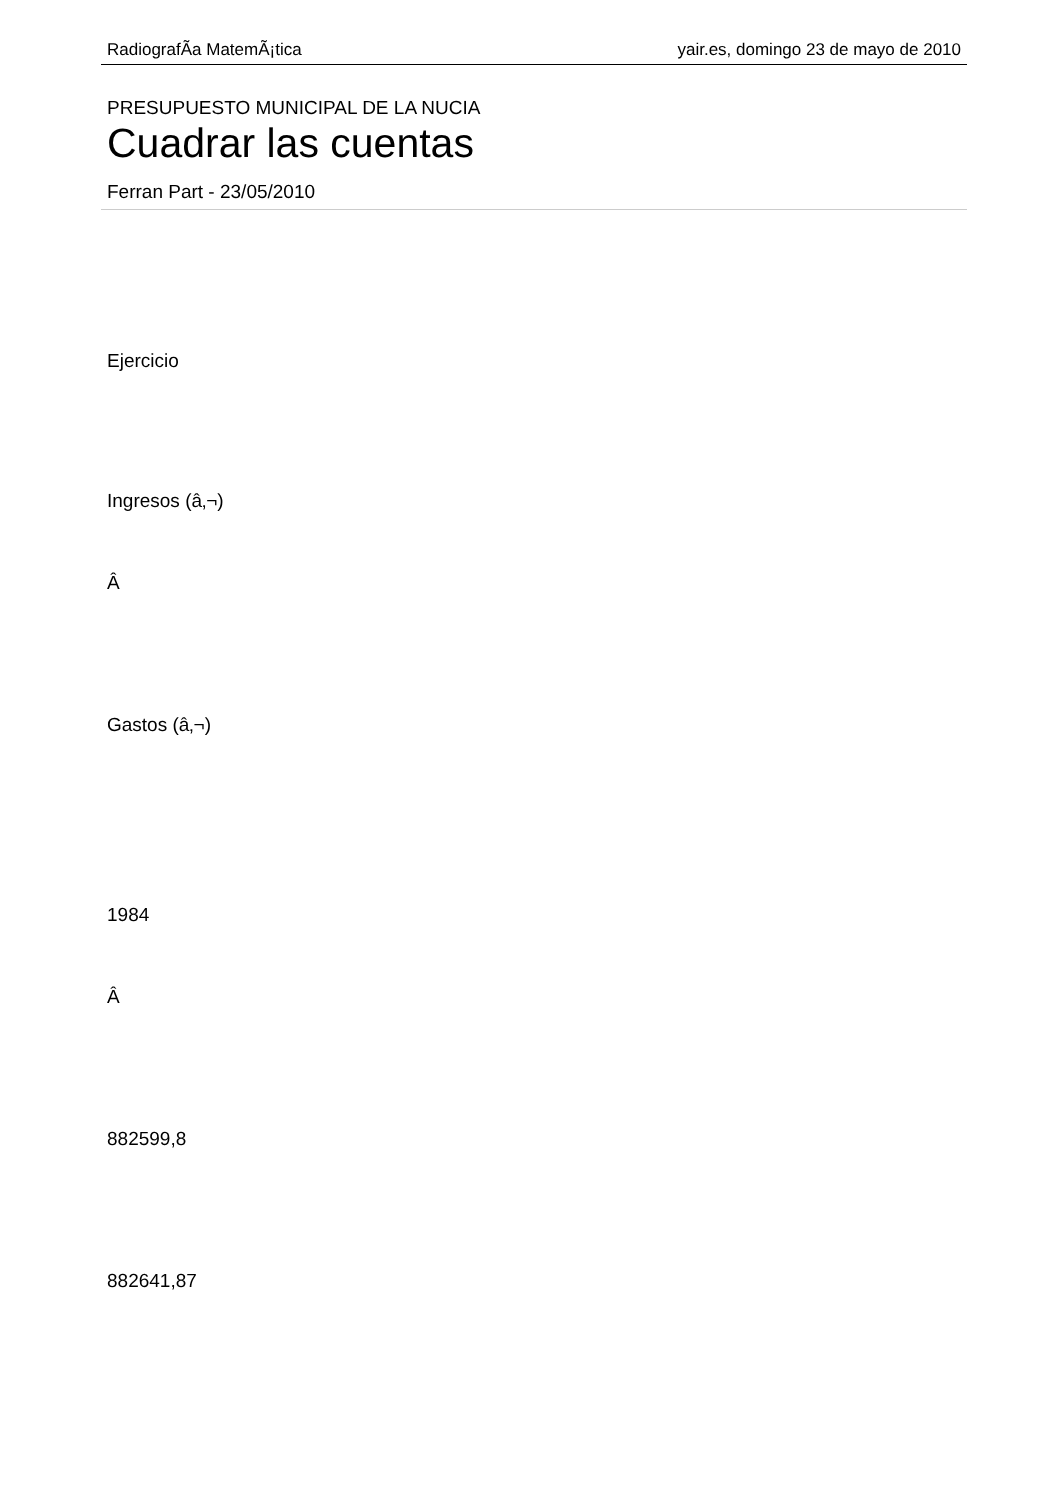RadiografÃ­a MatemÃ¡tica yair.es, domingo 23 de mayo de 2010
PRESUPUESTO MUNICIPAL DE LA NUCIA
Cuadrar las cuentas
Ferran Part - 23/05/2010
Ejercicio
Ingresos (â‚¬)
Â
Gastos (â‚¬)
1984
Â
882599,8
882641,87